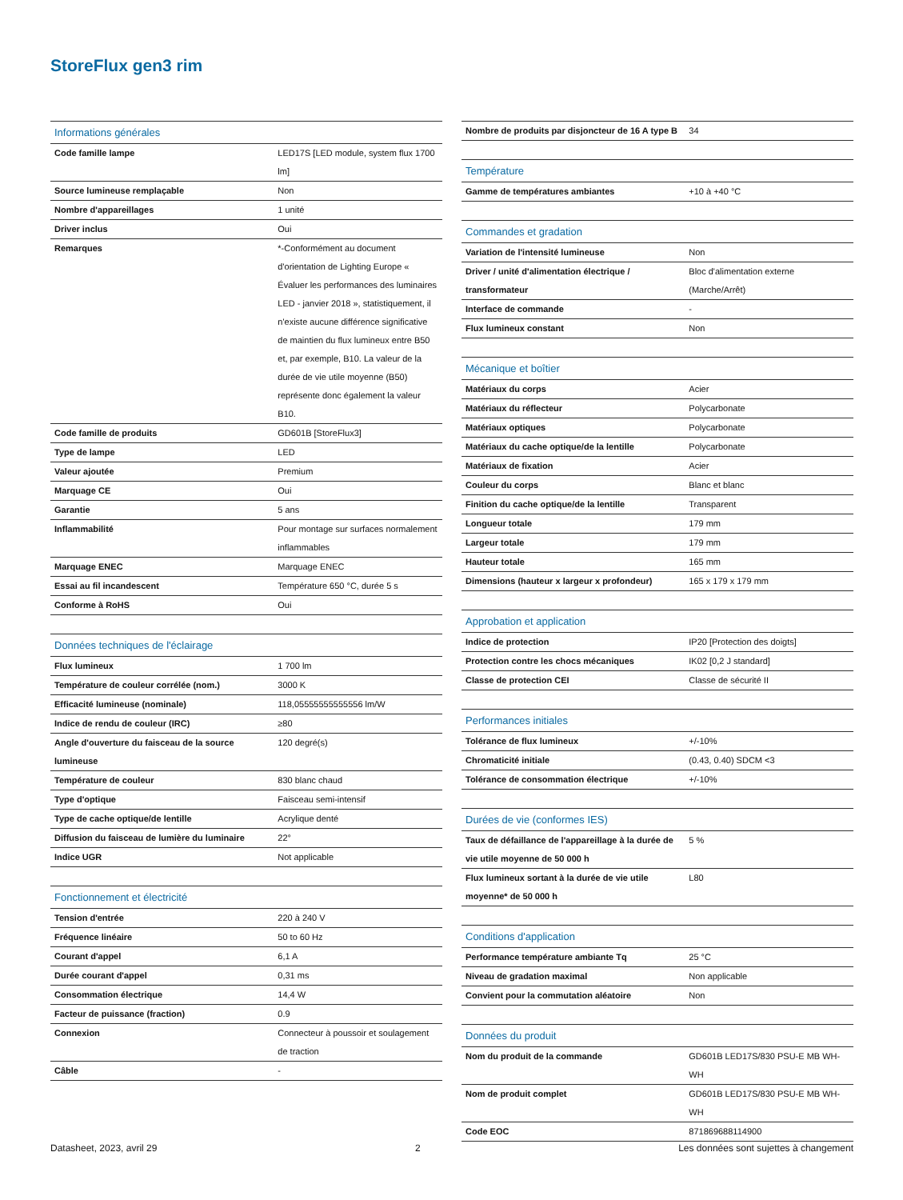StoreFlux gen3 rim
| Informations générales | |
| --- | --- |
| Code famille lampe | LED17S [LED module, system flux 1700 lm] |
| Source lumineuse remplaçable | Non |
| Nombre d'appareillages | 1 unité |
| Driver inclus | Oui |
| Remarques | *-Conformément au document d'orientation de Lighting Europe « Évaluer les performances des luminaires LED - janvier 2018 », statistiquement, il n'existe aucune différence significative de maintien du flux lumineux entre B50 et, par exemple, B10. La valeur de la durée de vie utile moyenne (B50) représente donc également la valeur B10. |
| Code famille de produits | GD601B [StoreFlux3] |
| Type de lampe | LED |
| Valeur ajoutée | Premium |
| Marquage CE | Oui |
| Garantie | 5 ans |
| Inflammabilité | Pour montage sur surfaces normalement inflammables |
| Marquage ENEC | Marquage ENEC |
| Essai au fil incandescent | Température 650 °C, durée 5 s |
| Conforme à RoHS | Oui |
| Données techniques de l'éclairage | |
| --- | --- |
| Flux lumineux | 1 700 lm |
| Température de couleur corrélée (nom.) | 3000 K |
| Efficacité lumineuse (nominale) | 118,05555555555556 lm/W |
| Indice de rendu de couleur (IRC) | ≥80 |
| Angle d'ouverture du faisceau de la source lumineuse | 120 degré(s) |
| Température de couleur | 830 blanc chaud |
| Type d'optique | Faisceau semi-intensif |
| Type de cache optique/de lentille | Acrylique denté |
| Diffusion du faisceau de lumière du luminaire | 22° |
| Indice UGR | Not applicable |
| Fonctionnement et électricité | |
| --- | --- |
| Tension d'entrée | 220 à 240 V |
| Fréquence linéaire | 50 to 60 Hz |
| Courant d'appel | 6,1 A |
| Durée courant d'appel | 0,31 ms |
| Consommation électrique | 14,4 W |
| Facteur de puissance (fraction) | 0.9 |
| Connexion | Connecteur à poussoir et soulagement de traction |
| Câble | - |
| Nombre de produits par disjoncteur de 16 A type B | 34 |
| Température | |
| --- | --- |
| Gamme de températures ambiantes | +10 à +40 °C |
| Commandes et gradation | |
| --- | --- |
| Variation de l'intensité lumineuse | Non |
| Driver / unité d'alimentation électrique / transformateur | Bloc d'alimentation externe (Marche/Arrêt) |
| Interface de commande | - |
| Flux lumineux constant | Non |
| Mécanique et boîtier | |
| --- | --- |
| Matériaux du corps | Acier |
| Matériaux du réflecteur | Polycarbonate |
| Matériaux optiques | Polycarbonate |
| Matériaux du cache optique/de la lentille | Polycarbonate |
| Matériaux de fixation | Acier |
| Couleur du corps | Blanc et blanc |
| Finition du cache optique/de la lentille | Transparent |
| Longueur totale | 179 mm |
| Largeur totale | 179 mm |
| Hauteur totale | 165 mm |
| Dimensions (hauteur x largeur x profondeur) | 165 x 179 x 179 mm |
| Approbation et application | |
| --- | --- |
| Indice de protection | IP20 [Protection des doigts] |
| Protection contre les chocs mécaniques | IK02 [0,2 J standard] |
| Classe de protection CEI | Classe de sécurité II |
| Performances initiales | |
| --- | --- |
| Tolérance de flux lumineux | +/-10% |
| Chromaticité initiale | (0.43, 0.40) SDCM <3 |
| Tolérance de consommation électrique | +/-10% |
| Durées de vie (conformes IES) | |
| --- | --- |
| Taux de défaillance de l'appareillage à la durée de vie utile moyenne de 50 000 h | 5 % |
| Flux lumineux sortant à la durée de vie utile moyenne* de 50 000 h | L80 |
| Conditions d'application | |
| --- | --- |
| Performance température ambiante Tq | 25 °C |
| Niveau de gradation maximal | Non applicable |
| Convient pour la commutation aléatoire | Non |
| Données du produit | |
| --- | --- |
| Nom du produit de la commande | GD601B LED17S/830 PSU-E MB WH-WH |
| Nom de produit complet | GD601B LED17S/830 PSU-E MB WH-WH |
| Code EOC | 871869688114900 |
Datasheet, 2023, avril 29 2 Les données sont sujettes à changement